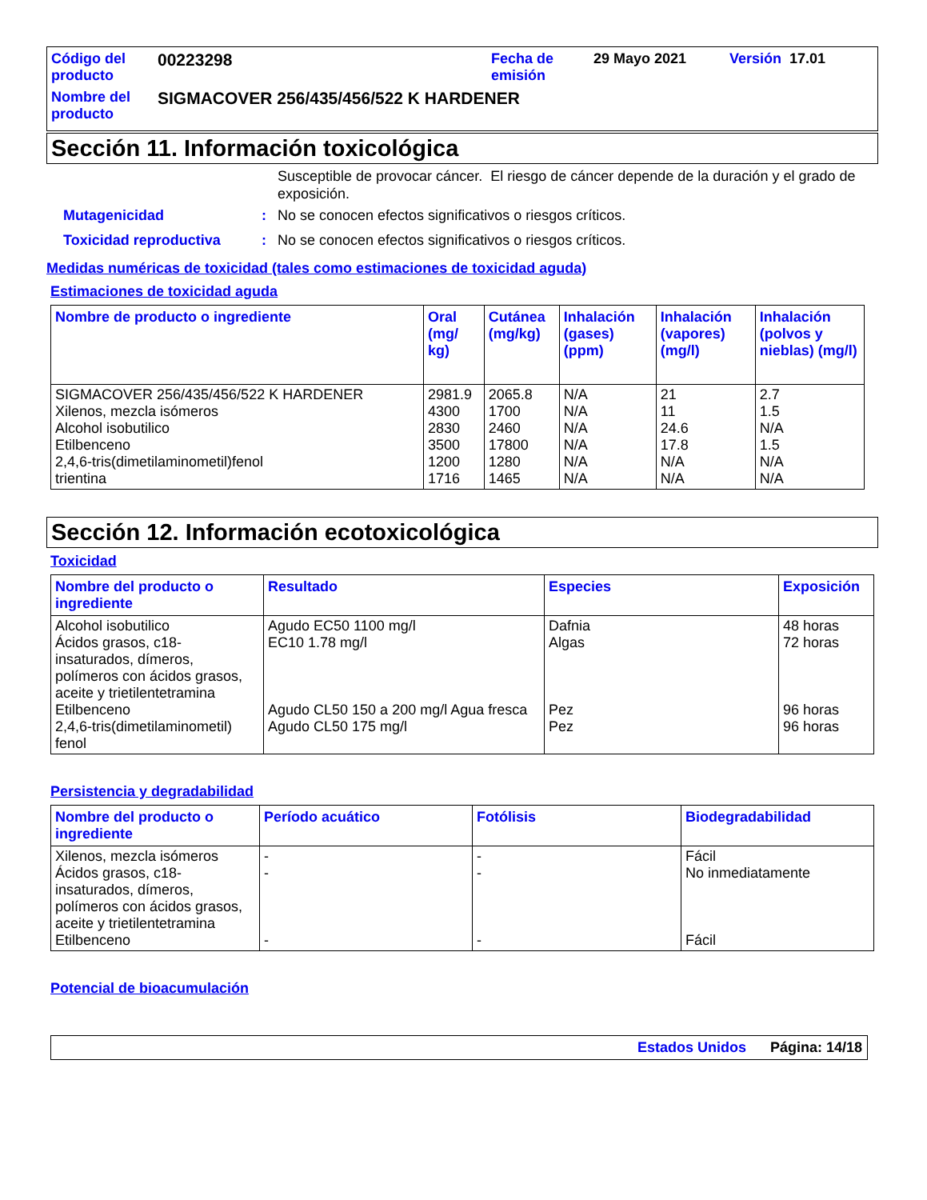| Código del producto | 00223298 | Fecha de emisión | 29 Mayo 2021 | Versión 17.01 |
| Nombre del producto | SIGMACOVER 256/435/456/522 K HARDENER | | | |
Sección 11. Información toxicológica
Susceptible de provocar cáncer. El riesgo de cáncer depende de la duración y el grado de exposición.
Mutagenicidad: No se conocen efectos significativos o riesgos críticos.
Toxicidad reproductiva: No se conocen efectos significativos o riesgos críticos.
Medidas numéricas de toxicidad (tales como estimaciones de toxicidad aguda)
Estimaciones de toxicidad aguda
| Nombre de producto o ingrediente | Oral (mg/ kg) | Cutánea (mg/kg) | Inhalación (gases) (ppm) | Inhalación (vapores) (mg/l) | Inhalación (polvos y nieblas) (mg/l) |
| --- | --- | --- | --- | --- | --- |
| SIGMACOVER 256/435/456/522 K HARDENER Xilenos, mezcla isómeros Alcohol isobutilico Etilbenceno 2,4,6-tris(dimetilaminometil)fenol trientina | 2981.9 4300 2830 3500 1200 1716 | 2065.8 1700 2460 17800 1280 1465 | N/A N/A N/A N/A N/A N/A | 21 11 24.6 17.8 N/A N/A | 2.7 1.5 N/A 1.5 N/A N/A |
Sección 12. Información ecotoxicológica
Toxicidad
| Nombre del producto o ingrediente | Resultado | Especies | Exposición |
| --- | --- | --- | --- |
| Alcohol isobutilico Ácidos grasos, c18-insaturados, dímeros, polímeros con ácidos grasos, aceite y trietilentetramina Etilbenceno 2,4,6-tris(dimetilaminometil) fenol | Agudo EC50 1100 mg/l EC10 1.78 mg/l Agudo CL50 150 a 200 mg/l Agua fresca Agudo CL50 175 mg/l | Dafnia Algas Pez Pez | 48 horas 72 horas 96 horas 96 horas |
Persistencia y degradabilidad
| Nombre del producto o ingrediente | Período acuático | Fotólisis | Biodegradabilidad |
| --- | --- | --- | --- |
| Xilenos, mezcla isómeros Ácidos grasos, c18-insaturados, dímeros, polímeros con ácidos grasos, aceite y trietilentetramina Etilbenceno | - - - | - - - | Fácil No inmediatamente Fácil |
Potencial de bioacumulación
Estados Unidos Página: 14/18